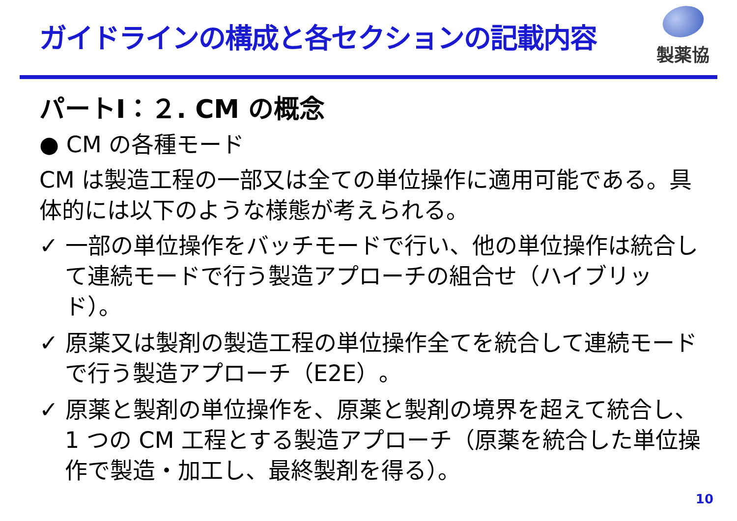ガイドラインの構成と各セクションの記載内容
製薬協
パートⅠ：２. CM の概念
● CM の各種モード
CM は製造工程の一部又は全ての単位操作に適用可能である。具体的には以下のような様態が考えられる。
✓ 一部の単位操作をバッチモードで行い、他の単位操作は統合して連続モードで行う製造アプローチの組合せ（ハイブリッド）。
✓ 原薬又は製剤の製造工程の単位操作全てを統合して連続モードで行う製造アプローチ（E2E）。
✓ 原薬と製剤の単位操作を、原薬と製剤の境界を超えて統合し、1 つの CM 工程とする製造アプローチ（原薬を統合した単位操作で製造・加工し、最終製剤を得る）。
10